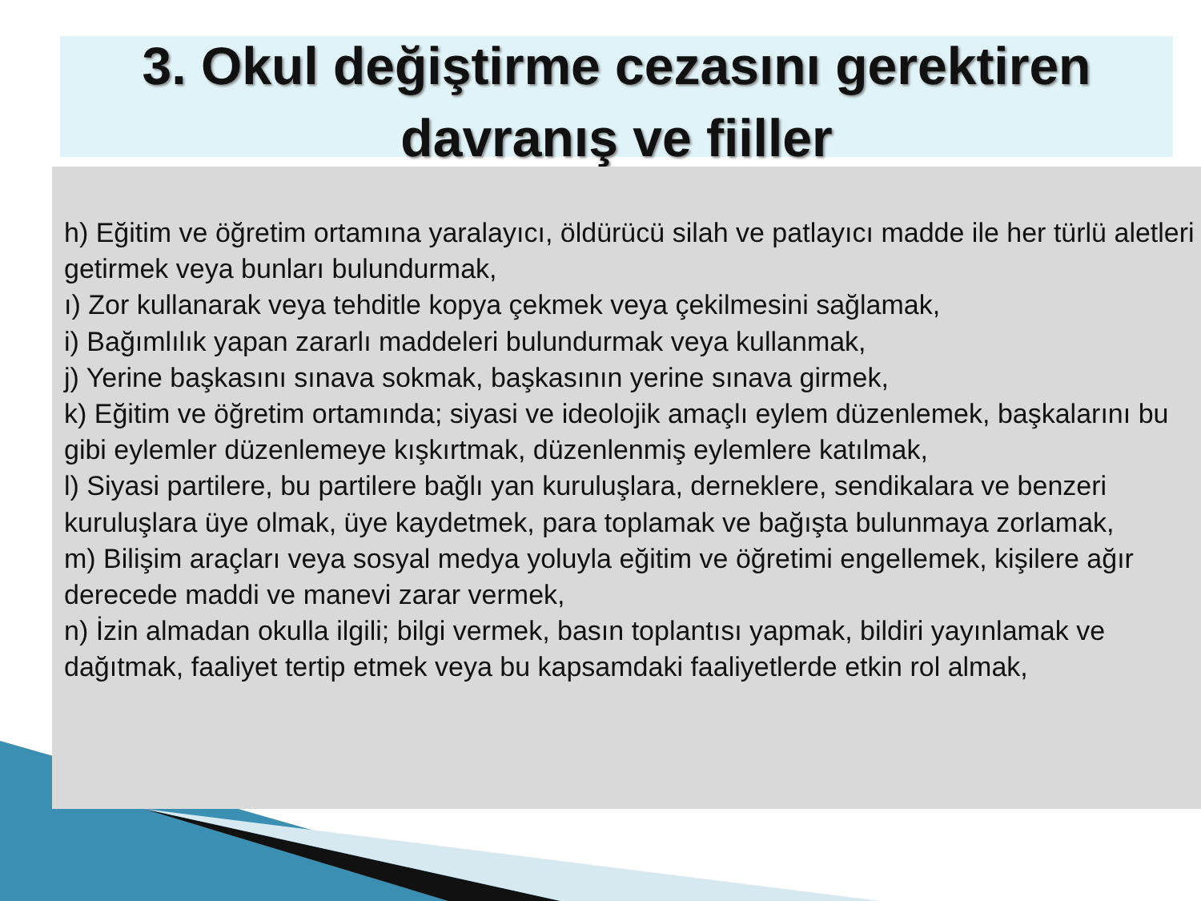3. Okul değiştirme cezasını gerektiren davranış ve fiiller
h) Eğitim ve öğretim ortamına yaralayıcı, öldürücü silah ve patlayıcı madde ile her türlü aletleri getirmek veya bunları bulundurmak,
ı) Zor kullanarak veya tehditle kopya çekmek veya çekilmesini sağlamak,
i) Bağımlılık yapan zararlı maddeleri bulundurmak veya kullanmak,
j) Yerine başkasını sınava sokmak, başkasının yerine sınava girmek,
k) Eğitim ve öğretim ortamında; siyasi ve ideolojik amaçlı eylem düzenlemek, başkalarını bu gibi eylemler düzenlemeye kışkırtmak, düzenlenmiş eylemlere katılmak,
l) Siyasi partilere, bu partilere bağlı yan kuruluşlara, derneklere, sendikalara ve benzeri kuruluşlara üye olmak, üye kaydetmek, para toplamak ve bağışta bulunmaya zorlamak,
m) Bilişim araçları veya sosyal medya yoluyla eğitim ve öğretimi engellemek, kişilere ağır derecede maddi ve manevi zarar vermek,
n) İzin almadan okulla ilgili; bilgi vermek, basın toplantısı yapmak, bildiri yayınlamak ve dağıtmak, faaliyet tertip etmek veya bu kapsamdaki faaliyetlerde etkin rol almak,